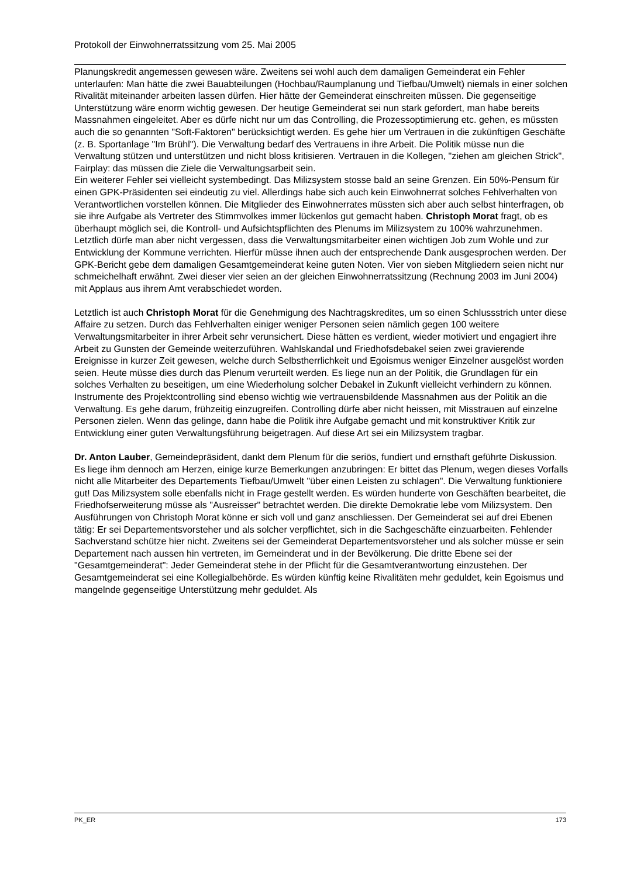Protokoll der Einwohnerratssitzung vom 25. Mai 2005
Planungskredit angemessen gewesen wäre. Zweitens sei wohl auch dem damaligen Gemeinderat ein Fehler unterlaufen: Man hätte die zwei Bauabteilungen (Hochbau/Raumplanung und Tiefbau/Umwelt) niemals in einer solchen Rivalität miteinander arbeiten lassen dürfen. Hier hätte der Gemeinderat einschreiten müssen. Die gegenseitige Unterstützung wäre enorm wichtig gewesen. Der heutige Gemeinderat sei nun stark gefordert, man habe bereits Massnahmen eingeleitet. Aber es dürfe nicht nur um das Controlling, die Prozessoptimierung etc. gehen, es müssten auch die so genannten "Soft-Faktoren" berücksichtigt werden. Es gehe hier um Vertrauen in die zukünftigen Geschäfte (z. B. Sportanlage "Im Brühl"). Die Verwaltung bedarf des Vertrauens in ihre Arbeit. Die Politik müsse nun die Verwaltung stützen und unterstützen und nicht bloss kritisieren. Vertrauen in die Kollegen, "ziehen am gleichen Strick", Fairplay: das müssen die Ziele die Verwaltungsarbeit sein.
Ein weiterer Fehler sei vielleicht systembedingt. Das Milizsystem stosse bald an seine Grenzen. Ein 50%-Pensum für einen GPK-Präsidenten sei eindeutig zu viel. Allerdings habe sich auch kein Einwohnerrat solches Fehlverhalten von Verantwortlichen vorstellen können. Die Mitglieder des Einwohnerrates müssten sich aber auch selbst hinterfragen, ob sie ihre Aufgabe als Vertreter des Stimmvolkes immer lückenlos gut gemacht haben. Christoph Morat fragt, ob es überhaupt möglich sei, die Kontroll- und Aufsichtspflichten des Plenums im Milizsystem zu 100% wahrzunehmen. Letztlich dürfe man aber nicht vergessen, dass die Verwaltungsmitarbeiter einen wichtigen Job zum Wohle und zur Entwicklung der Kommune verrichten. Hierfür müsse ihnen auch der entsprechende Dank ausgesprochen werden. Der GPK-Bericht gebe dem damaligen Gesamtgemeinderat keine guten Noten. Vier von sieben Mitgliedern seien nicht nur schmeichelhaft erwähnt. Zwei dieser vier seien an der gleichen Einwohnerratssitzung (Rechnung 2003 im Juni 2004) mit Applaus aus ihrem Amt verabschiedet worden.
Letztlich ist auch Christoph Morat für die Genehmigung des Nachtragskredites, um so einen Schlussstrich unter diese Affaire zu setzen. Durch das Fehlverhalten einiger weniger Personen seien nämlich gegen 100 weitere Verwaltungsmitarbeiter in ihrer Arbeit sehr verunsichert. Diese hätten es verdient, wieder motiviert und engagiert ihre Arbeit zu Gunsten der Gemeinde weiterzuführen. Wahlskandal und Friedhofsdebakel seien zwei gravierende Ereignisse in kurzer Zeit gewesen, welche durch Selbstherrlichkeit und Egoismus weniger Einzelner ausgelöst worden seien. Heute müsse dies durch das Plenum verurteilt werden. Es liege nun an der Politik, die Grundlagen für ein solches Verhalten zu beseitigen, um eine Wiederholung solcher Debakel in Zukunft vielleicht verhindern zu können. Instrumente des Projektcontrolling sind ebenso wichtig wie vertrauensbildende Massnahmen aus der Politik an die Verwaltung. Es gehe darum, frühzeitig einzugreifen. Controlling dürfe aber nicht heissen, mit Misstrauen auf einzelne Personen zielen. Wenn das gelinge, dann habe die Politik ihre Aufgabe gemacht und mit konstruktiver Kritik zur Entwicklung einer guten Verwaltungsführung beigetragen. Auf diese Art sei ein Milizsystem tragbar.
Dr. Anton Lauber, Gemeindepräsident, dankt dem Plenum für die seriös, fundiert und ernsthaft geführte Diskussion. Es liege ihm dennoch am Herzen, einige kurze Bemerkungen anzubringen: Er bittet das Plenum, wegen dieses Vorfalls nicht alle Mitarbeiter des Departements Tiefbau/Umwelt "über einen Leisten zu schlagen". Die Verwaltung funktioniere gut! Das Milizsystem solle ebenfalls nicht in Frage gestellt werden. Es würden hunderte von Geschäften bearbeitet, die Friedhofserweiterung müsse als "Ausreisser" betrachtet werden. Die direkte Demokratie lebe vom Milizsystem. Den Ausführungen von Christoph Morat könne er sich voll und ganz anschliessen. Der Gemeinderat sei auf drei Ebenen tätig: Er sei Departementsvorsteher und als solcher verpflichtet, sich in die Sachgeschäfte einzuarbeiten. Fehlender Sachverstand schütze hier nicht. Zweitens sei der Gemeinderat Departementsvorsteher und als solcher müsse er sein Departement nach aussen hin vertreten, im Gemeinderat und in der Bevölkerung. Die dritte Ebene sei der "Gesamtgemeinderat": Jeder Gemeinderat stehe in der Pflicht für die Gesamtverantwortung einzustehen. Der Gesamtgemeinderat sei eine Kollegialbehörde. Es würden künftig keine Rivalitäten mehr geduldet, kein Egoismus und mangelnde gegenseitige Unterstützung mehr geduldet. Als
PK_ER 173